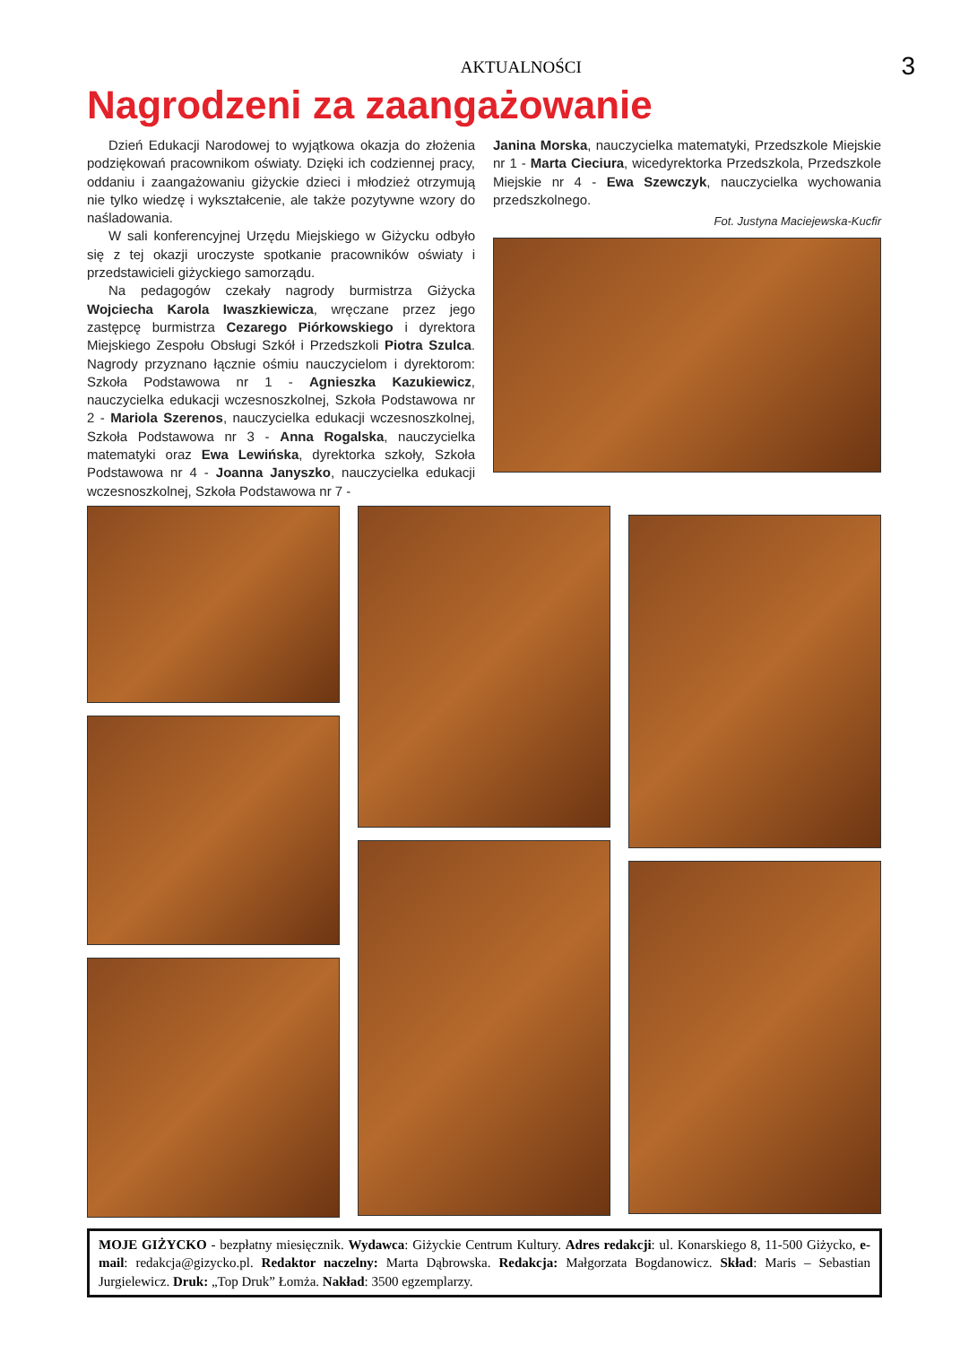AKTUALNOŚCI
3
Nagrodzeni za zaangażowanie
Dzień Edukacji Narodowej to wyjątkowa okazja do złożenia podziękowań pracownikom oświaty. Dzięki ich codziennej pracy, oddaniu i zaangażowaniu giżyckie dzieci i młodzież otrzymują nie tylko wiedzę i wykształcenie, ale także pozytywne wzory do naśladowania.
W sali konferencyjnej Urzędu Miejskiego w Giżycku odbyło się z tej okazji uroczyste spotkanie pracowników oświaty i przedstawicieli giżyckiego samorządu.
Na pedagogów czekały nagrody burmistrza Giżycka Wojciecha Karola Iwaszkiewicza, wręczane przez jego zastępcę burmistrza Cezarego Piórkowskiego i dyrektora Miejskiego Zespołu Obsługi Szkół i Przedszkoli Piotra Szulca. Nagrody przyznano łącznie ośmiu nauczycielom i dyrektorom: Szkoła Podstawowa nr 1 - Agnieszka Kazukiewicz, nauczycielka edukacji wczesnoszkolnej, Szkoła Podstawowa nr 2 - Mariola Szerenos, nauczycielka edukacji wczesnoszkolnej, Szkoła Podstawowa nr 3 - Anna Rogalska, nauczycielka matematyki oraz Ewa Lewińska, dyrektorka szkoły, Szkoła Podstawowa nr 4 - Joanna Janyszko, nauczycielka edukacji wczesnoszkolnej, Szkoła Podstawowa nr 7 -
Janina Morska, nauczycielka matematyki, Przedszkole Miejskie nr 1 - Marta Cieciura, wicedyrektorka Przedszkola, Przedszkole Miejskie nr 4 - Ewa Szewczyk, nauczycielka wychowania przedszkolnego.
Fot. Justyna Maciejewska-Kucfir
MOJE GIŻYCKO - bezpłatny miesięcznik. Wydawca: Giżyckie Centrum Kultury. Adres redakcji: ul. Konarskiego 8, 11-500 Giżycko, e-mail: redakcja@gizycko.pl. Redaktor naczelny: Marta Dąbrowska. Redakcja: Małgorzata Bogdanowicz. Skład: Maris – Sebastian Jurgielewicz. Druk: „Top Druk” Łomża. Nakład: 3500 egzemplarzy.